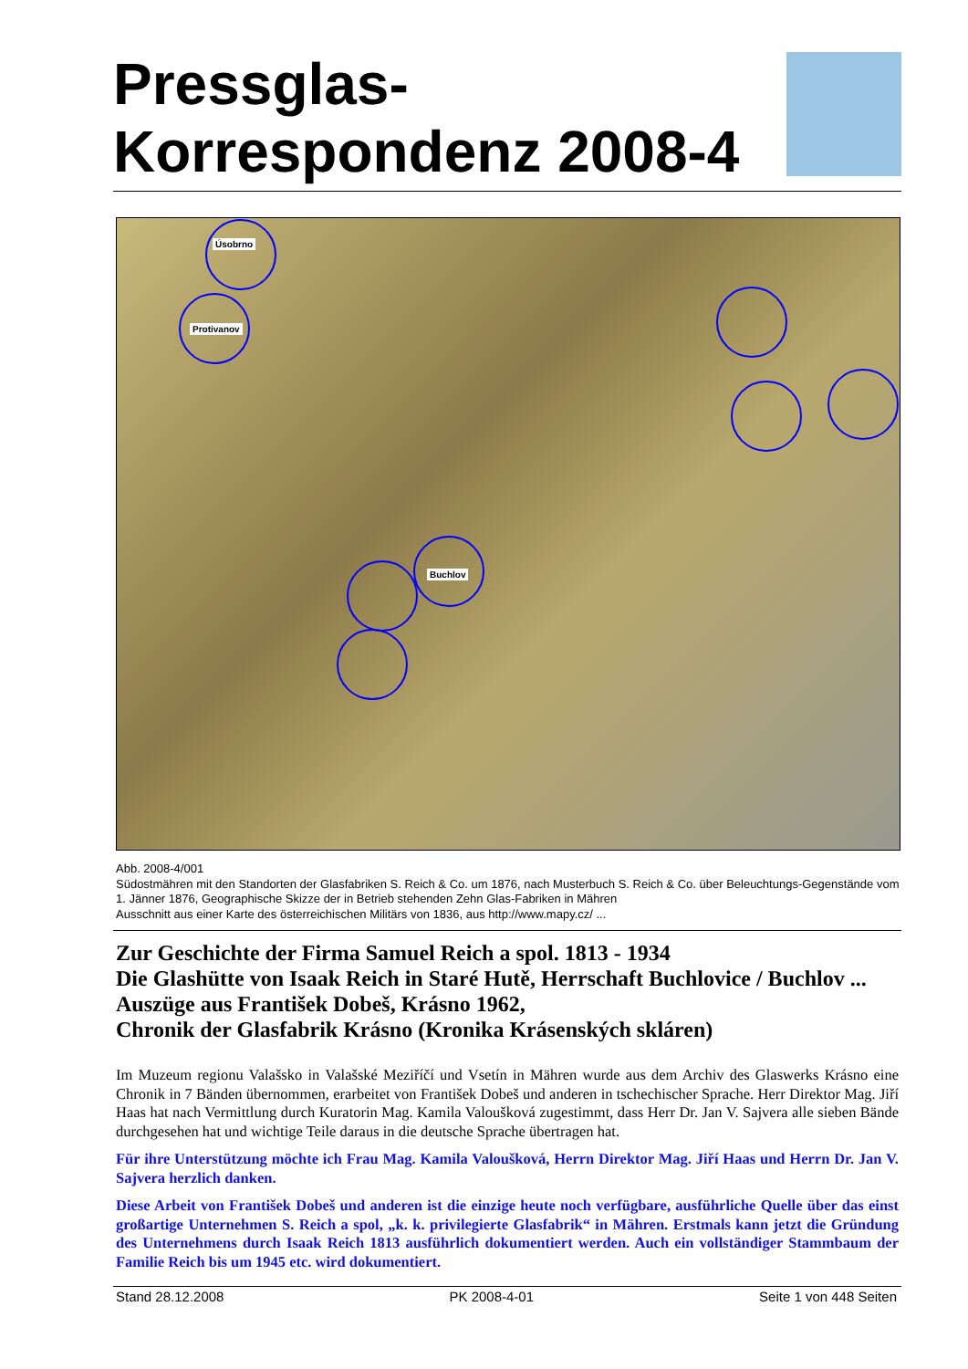Pressglas-
Korrespondenz 2008-4
Úsobrno
Protivanov
Buchlov
Abb. 2008-4/001
Südostmähren mit den Standorten der Glasfabriken S. Reich & Co. um 1876, nach Musterbuch S. Reich & Co. über Beleuchtungs-Gegenstände vom 1. Jänner 1876, Geographische Skizze der in Betrieb stehenden Zehn Glas-Fabriken in Mähren
Ausschnitt aus einer Karte des österreichischen Militärs von 1836, aus http://www.mapy.cz/ ...
Zur Geschichte der Firma Samuel Reich a spol. 1813 - 1934
Die Glashütte von Isaak Reich in Staré Hutě, Herrschaft Buchlovice / Buchlov ...
Auszüge aus František Dobeš, Krásno 1962,
Chronik der Glasfabrik Krásno (Kronika Krásenských skláren)
Im Muzeum regionu Valašsko in Valašské Meziříčí und Vsetín in Mähren wurde aus dem Archiv des Glaswerks Krásno eine Chronik in 7 Bänden übernommen, erarbeitet von František Dobeš und anderen in tschechischer Sprache. Herr Direktor Mag. Jiří Haas hat nach Vermittlung durch Kuratorin Mag. Kamila Valoušková zugestimmt, dass Herr Dr. Jan V. Sajvera alle sieben Bände durchgesehen hat und wichtige Teile daraus in die deutsche Sprache übertragen hat.
Für ihre Unterstützung möchte ich Frau Mag. Kamila Valoušková, Herrn Direktor Mag. Jiří Haas und Herrn Dr. Jan V. Sajvera herzlich danken.
Diese Arbeit von František Dobeš und anderen ist die einzige heute noch verfügbare, ausführliche Quelle über das einst großartige Unternehmen S. Reich a spol, „k. k. privilegierte Glasfabrik“ in Mähren. Erstmals kann jetzt die Gründung des Unternehmens durch Isaak Reich 1813 ausführlich dokumentiert werden. Auch ein vollständiger Stammbaum der Familie Reich bis um 1945 etc. wird dokumentiert.
Stand 28.12.2008 PK 2008-4-01 Seite 1 von 448 Seiten